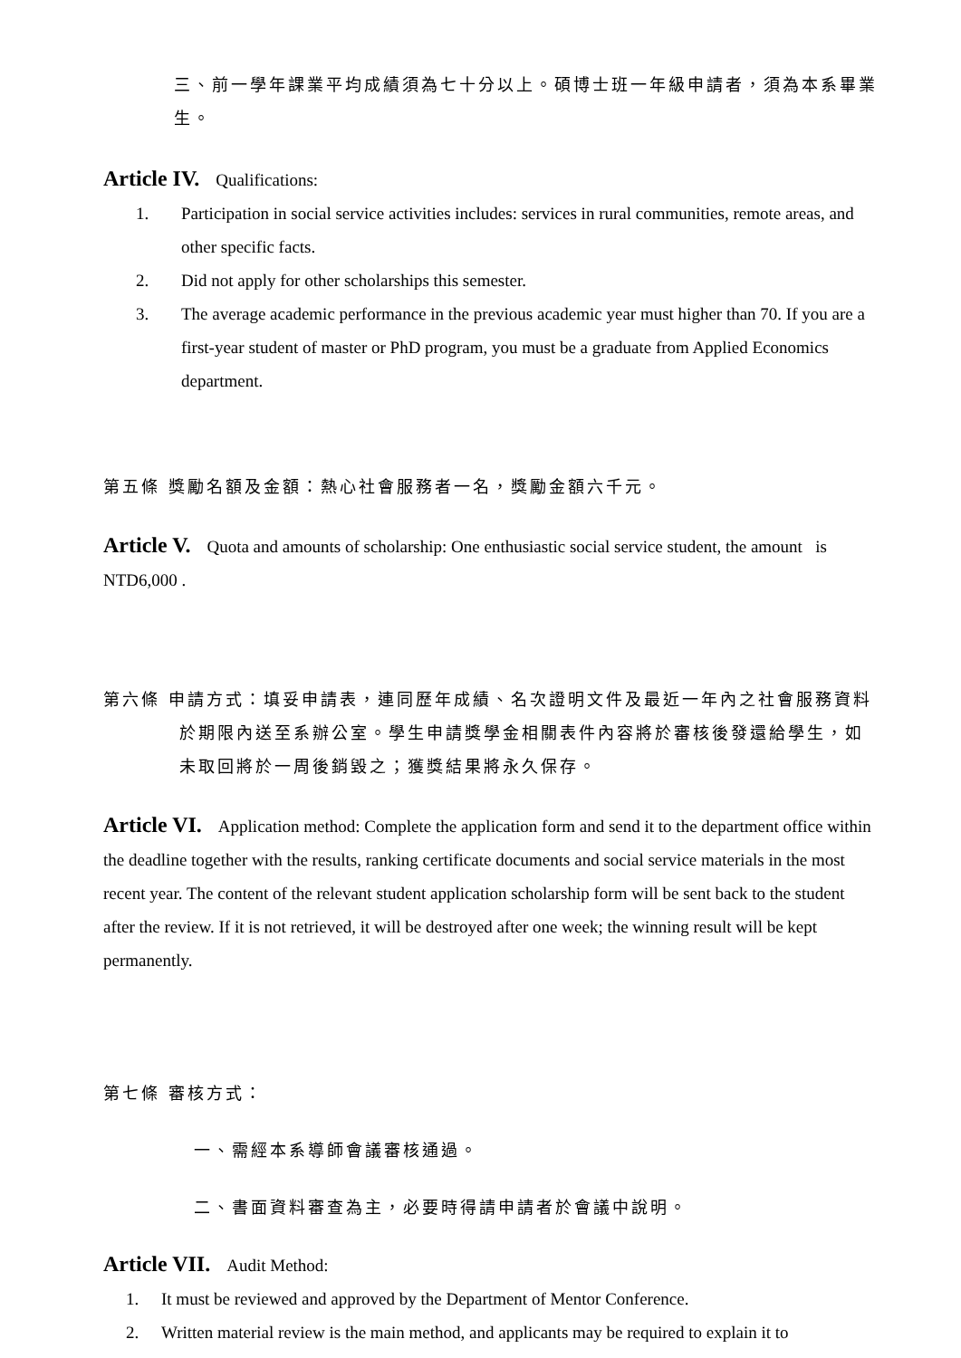三、前一學年課業平均成績須為七十分以上。碩博士班一年級申請者，須為本系畢業生。
Article IV. Qualifications:
1. Participation in social service activities includes: services in rural communities, remote areas, and other specific facts.
2. Did not apply for other scholarships this semester.
3. The average academic performance in the previous academic year must higher than 70. If you are a first-year student of master or PhD program, you must be a graduate from Applied Economics department.
第五條 獎勵名額及金額：熱心社會服務者一名，獎勵金額六千元。
Article V. Quota and amounts of scholarship: One enthusiastic social service student, the amount is NTD6,000 .
第六條 申請方式：填妥申請表，連同歷年成績、名次證明文件及最近一年內之社會服務資料於期限內送至系辦公室。學生申請獎學金相關表件內容將於審核後發還給學生，如未取回將於一周後銷毀之；獲獎結果將永久保存。
Article VI. Application method: Complete the application form and send it to the department office within the deadline together with the results, ranking certificate documents and social service materials in the most recent year. The content of the relevant student application scholarship form will be sent back to the student after the review. If it is not retrieved, it will be destroyed after one week; the winning result will be kept permanently.
第七條 審核方式：
一、需經本系導師會議審核通過。
二、書面資料審查為主，必要時得請申請者於會議中說明。
Article VII. Audit Method:
1. It must be reviewed and approved by the Department of Mentor Conference.
2. Written material review is the main method, and applicants may be required to explain it to